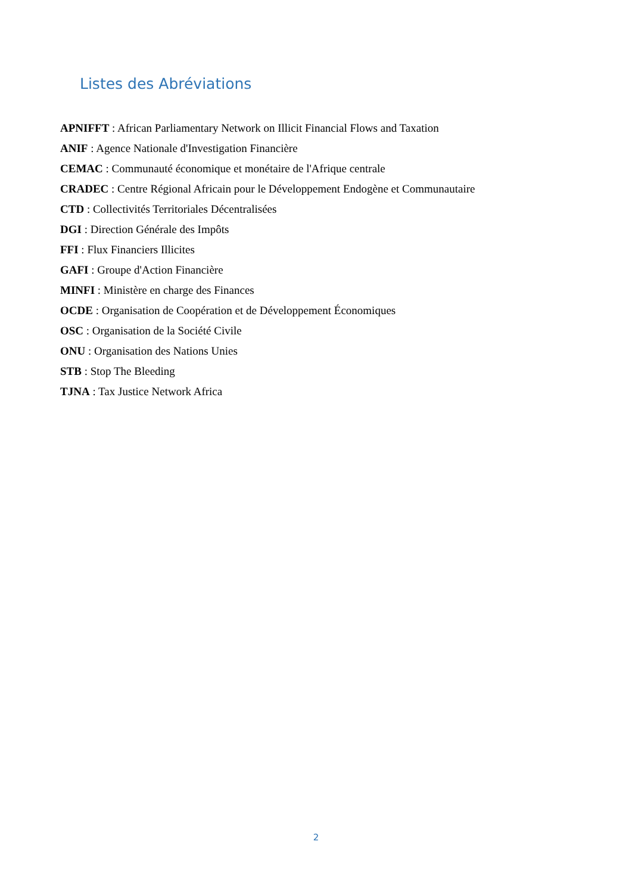Listes des Abréviations
APNIFFT : African Parliamentary Network on Illicit Financial Flows and Taxation
ANIF : Agence Nationale d'Investigation Financière
CEMAC : Communauté économique et monétaire de l'Afrique centrale
CRADEC : Centre Régional Africain pour le Développement Endogène et Communautaire
CTD : Collectivités Territoriales Décentralisées
DGI : Direction Générale des Impôts
FFI : Flux Financiers Illicites
GAFI : Groupe d'Action Financière
MINFI : Ministère en charge des Finances
OCDE : Organisation de Coopération et de Développement Économiques
OSC : Organisation de la Société Civile
ONU : Organisation des Nations Unies
STB : Stop The Bleeding
TJNA : Tax Justice Network Africa
2